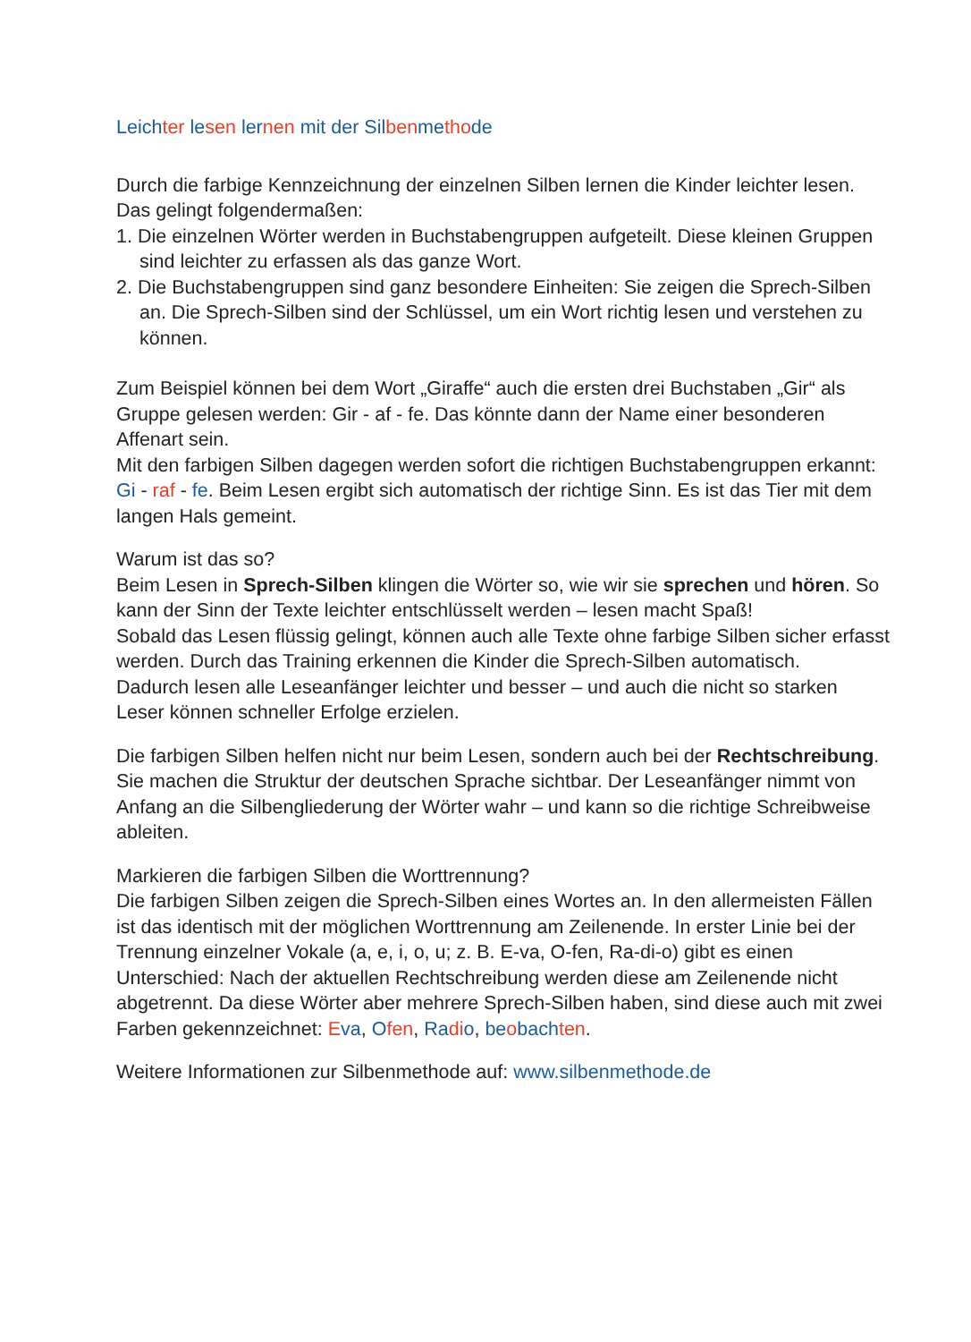Leich ter le sen ler nen mit der Sil ben me tho de
Durch die farbige Kennzeichnung der einzelnen Silben lernen die Kinder leichter lesen. Das gelingt folgendermaßen:
1. Die einzelnen Wörter werden in Buchstabengruppen aufgeteilt. Diese kleinen Gruppen sind leichter zu erfassen als das ganze Wort.
2. Die Buchstabengruppen sind ganz besondere Einheiten: Sie zeigen die Sprech-Silben an. Die Sprech-Silben sind der Schlüssel, um ein Wort richtig lesen und verstehen zu können.
Zum Beispiel können bei dem Wort „Giraffe“ auch die ersten drei Buchstaben „Gir“ als Gruppe gelesen werden: Gir - af - fe. Das könnte dann der Name einer besonderen Affenart sein.
Mit den farbigen Silben dagegen werden sofort die richtigen Buchstabengruppen erkannt: Gi - raf - fe. Beim Lesen ergibt sich automatisch der richtige Sinn. Es ist das Tier mit dem langen Hals gemeint.
Warum ist das so?
Beim Lesen in Sprech-Silben klingen die Wörter so, wie wir sie sprechen und hören. So kann der Sinn der Texte leichter entschlüsselt werden – lesen macht Spaß!
Sobald das Lesen flüssig gelingt, können auch alle Texte ohne farbige Silben sicher erfasst werden. Durch das Training erkennen die Kinder die Sprech-Silben automatisch.
Dadurch lesen alle Leseanfänger leichter und besser – und auch die nicht so starken Leser können schneller Erfolge erzielen.
Die farbigen Silben helfen nicht nur beim Lesen, sondern auch bei der Rechtschreibung. Sie machen die Struktur der deutschen Sprache sichtbar. Der Leseanfänger nimmt von Anfang an die Silbengliederung der Wörter wahr – und kann so die richtige Schreibweise ableiten.
Markieren die farbigen Silben die Worttrennung?
Die farbigen Silben zeigen die Sprech-Silben eines Wortes an. In den allermeisten Fällen ist das identisch mit der möglichen Worttrennung am Zeilenende. In erster Linie bei der Trennung einzelner Vokale (a, e, i, o, u; z. B. E-va, O-fen, Ra-di-o) gibt es einen Unterschied: Nach der aktuellen Rechtschreibung werden diese am Zeilenende nicht abgetrennt. Da diese Wörter aber mehrere Sprech-Silben haben, sind diese auch mit zwei Farben gekennzeichnet: Eva, Ofen, Ra di o, be obach ten.
Weitere Informationen zur Silbenmethode auf: www.silbenmethode.de